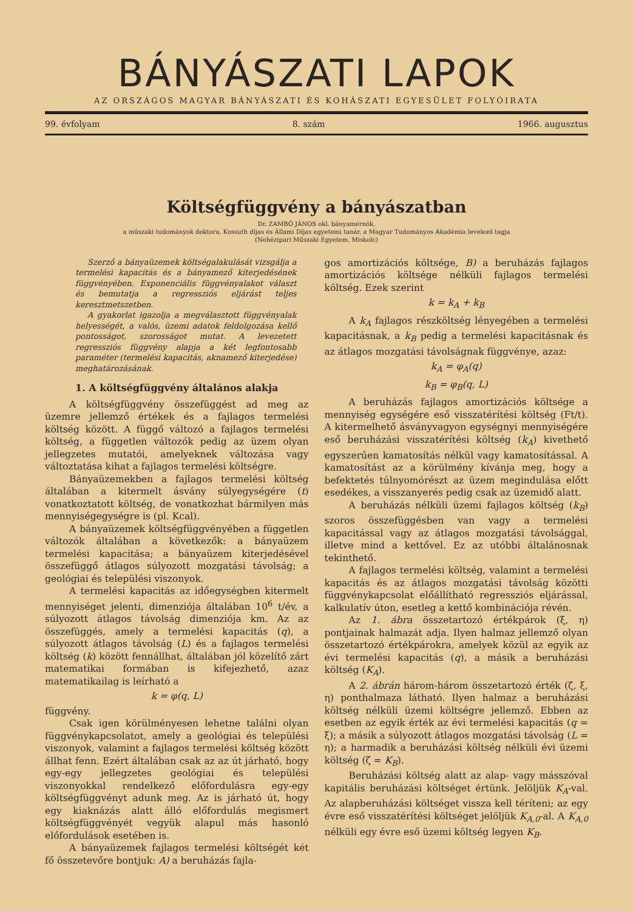BÁNYÁSZATI LAPOK
AZ ORSZÁGOS MAGYAR BÁNYÁSZATI ÉS KOHÁSZATI EGYESÜLET FOLYÓIRATA
99. évfolyam 8. szám 1966. augusztus
Költségfüggvény a bányászatban
Dr. ZAMBÓ JÁNOS okl. bányamérnök,
a műszaki tudományok doktora, Kossuth díjas és Állami Díjas egyetemi tanár, a Magyar Tudományos Akadémia levelező tagja
(Nehézipari Műszaki Egyetem, Miskolc)
Szerző a bányaüzemek költségalakulását vizsgálja a termelési kapacitás és a bányamező kiterjedésének függvényében. Exponenciális függvényalakot választ és bemutatja a regressziós eljárást teljes keresztmetszetben.
A gyakorlat igazolja a megválasztott függvényalak helyességét, a valós, üzemi adatok feldolgozása kellő pontosságot, szorosságot mutat. A levezetett regressziós függvény alapja a két legfontosabb paraméter (termelési kapacitás, aknamező kiterjedése) meghatározásának.
1. A költségfüggvény általános alakja
A költségfüggvény összefüggést ad meg az üzemre jellemző értékek és a fajlagos termelési költség között. A függő változó a fajlagos termelési költség, a független változók pedig az üzem olyan jellegzetes mutatói, amelyeknek változása vagy változtatása kihat a fajlagos termelési költségre.
Bányaüzemekben a fajlagos termelési költség általában a kitermelt ásvány súlyegységére (t) vonatkoztatott költség, de vonatkozhat bármilyen más mennyiségegységre is (pl. Kcal).
A bányaüzemek költségfüggvényében a független változók általában a következők: a bányaüzem termelési kapacitása; a bányaüzem kiterjedésével összefüggő átlagos súlyozott mozgatási távolság; a geológiai és települési viszonyok.
A termelési kapacitás az időegységben kitermelt mennyiséget jelenti, dimenziója általában 10<sup>6</sup> t/év, a súlyozott átlagos távolság dimenziója km. Az az összefüggés, amely a termelési kapacitás (q), a súlyozott átlagos távolság (L) és a fajlagos termelési költség (k) között fennállhat, általában jól közelítő zárt matematikai formában is kifejezhető, azaz matematikailag is leírható a
k = φ(q, L)
függvény.
Csak igen körülményesen lehetne találni olyan függvénykapcsolatot, amely a geológiai és települési viszonyok, valamint a fajlagos termelési költség között állhat fenn. Ezért általában csak az az út járható, hogy egy-egy jellegzetes geológiai és települési viszonyokkal rendelkező előfordulásra egy-egy költségfüggvényt adunk meg. Az is járható út, hogy egy kiaknázás alatt álló előfordulás megismert költségfüggvényét vegyük alapul más hasonló előfordulások esetében is.
A bányaüzemek fajlagos termelési költségét két fő összetevőre bontjuk: A) a beruházás fajla-
gos amortizációs költsége, B) a beruházás fajlagos amortizációs költsége nélküli fajlagos termelési költség. Ezek szerint
k = k<sub>A</sub> + k<sub>B</sub>
A k<sub>A</sub> fajlagos részköltség lényegében a termelési kapacitásnak, a k<sub>B</sub> pedig a termelési kapacitásnak és az átlagos mozgatási távolságnak függvénye, azaz:
k<sub>A</sub> = φ<sub>A</sub>(q)
k<sub>B</sub> = φ<sub>B</sub>(q, L)
A beruházás fajlagos amortizációs költsége a mennyiség egységére eső visszatérítési költség (Ft/t). A kitermelhető ásványvagyon egységnyi mennyiségére eső beruházási visszatérítési költség (k<sub>A</sub>) kivethető egyszerűen kamatosítás nélkül vagy kamatosítással. A kamatosítást az a körülmény kívánja meg, hogy a befektetés túlnyomórészt az üzem megindulása előtt esedékes, a visszanyerés pedig csak az üzemidő alatt.
A beruházás nélküli üzemi fajlagos költség (k<sub>B</sub>) szoros összefüggésben van vagy a termelési kapacitással vagy az átlagos mozgatási távolsággal, illetve mind a kettővel. Ez az utóbbi általánosnak tekinthető.
A fajlagos termelési költség, valamint a termelési kapacitás és az átlagos mozgatási távolság közötti függvénykapcsolat előállítható regressziós eljárással, kalkulatív úton, esetleg a kettő kombinációja révén.
Az 1. ábra összetartozó értékpárok (ξ, η) pontjainak halmazát adja. Ilyen halmaz jellemző olyan összetartozó értékpárokra, amelyek közül az egyik az évi termelési kapacitás (q), a másik a beruházási költség (K<sub>A</sub>).
A 2. ábrán három-három összetartozó érték (ζ, ξ, η) ponthalmaza látható. Ilyen halmaz a beruházási költség nélküli üzemi költségre jellemző. Ebben az esetben az egyik érték az évi termelési kapacitás (q = ξ); a másik a súlyozott átlagos mozgatási távolság (L = η); a harmadik a beruházási költség nélküli évi üzemi költség (ζ = K<sub>B</sub>).
Beruházási költség alatt az alap- vagy másszóval kapitális beruházási költséget értünk. Jelöljük K<sub>A</sub>-val. Az alapberuházási költséget vissza kell téríteni; az egy évre eső visszatérítési költséget jelöljük K<sub>A,0</sub>-al. A K<sub>A,0</sub> nélküli egy évre eső üzemi költség legyen K<sub>B</sub>.